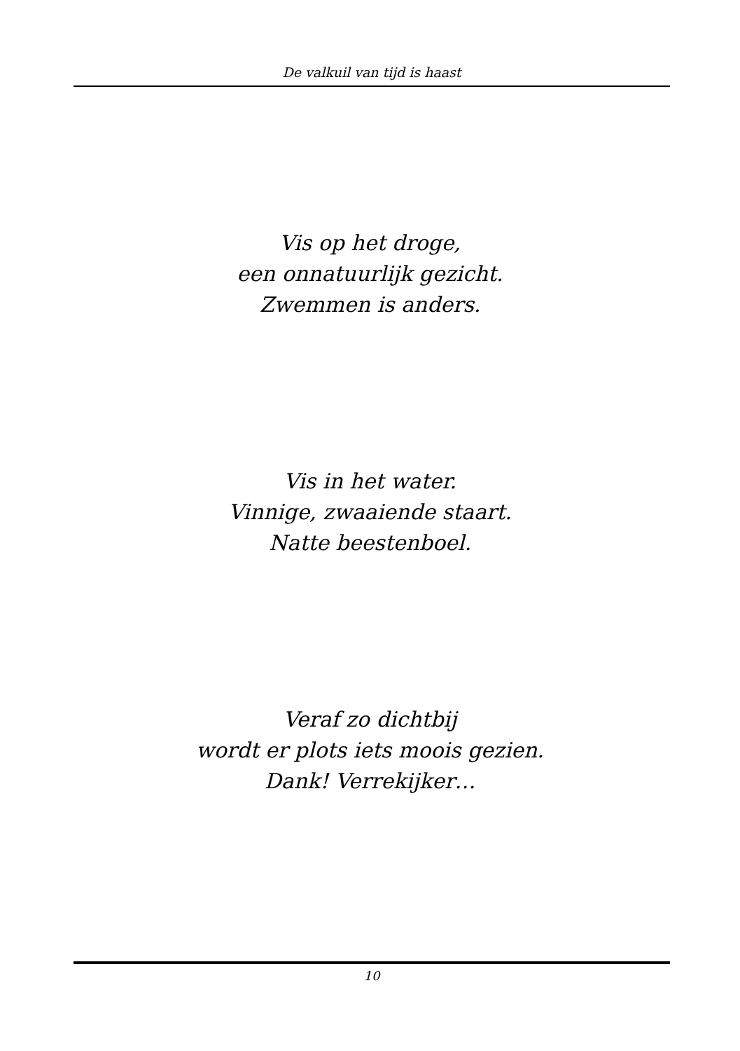De valkuil van tijd is haast
Vis op het droge,
een onnatuurlijk gezicht.
Zwemmen is anders.
Vis in het water.
Vinnige, zwaaiende staart.
Natte beestenboel.
Veraf zo dichtbij
wordt er plots iets moois gezien.
Dank! Verrekijker…
10